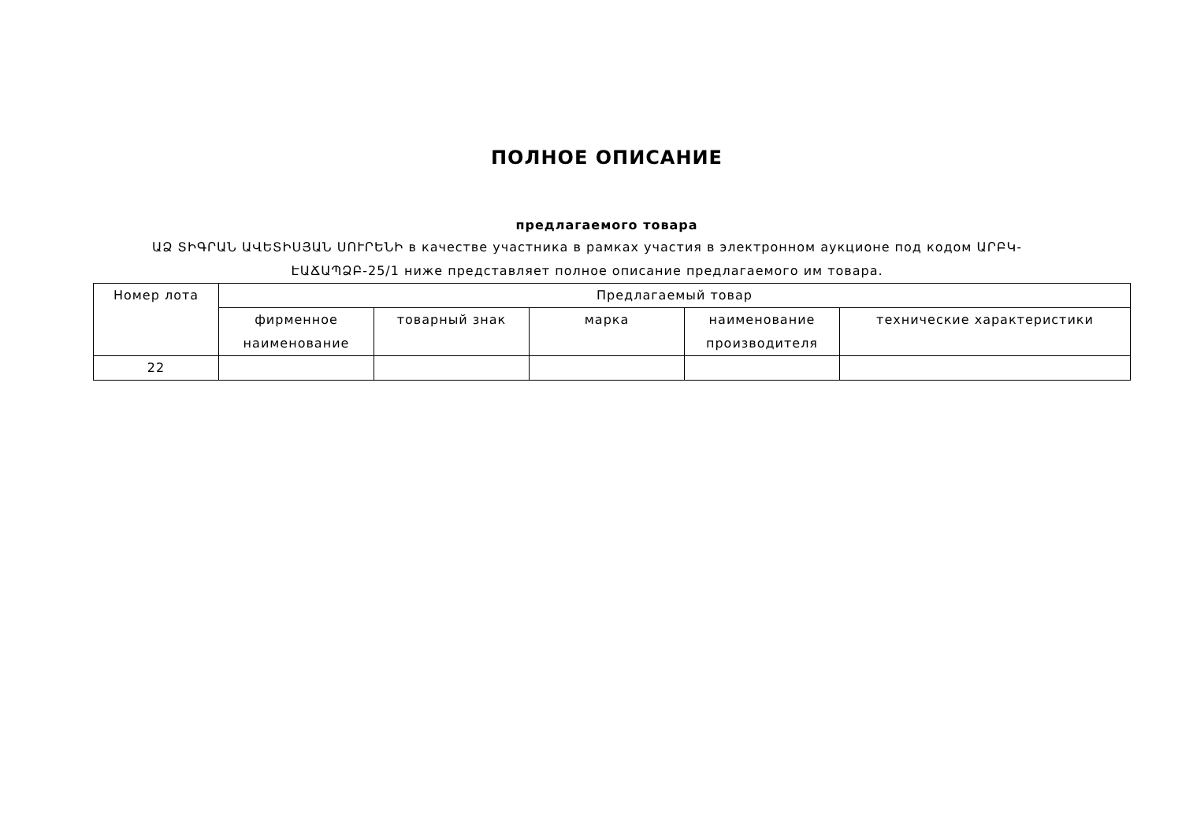ПОЛНОЕ ОПИСАНИЕ
предлагаемого товара
ԱՁ ՏԻԳՐԱՆ ԱՎԵՏԻՍՅԱՆ ՍՈՒՐԵՆԻ в качестве участника в рамках участия в электронном аукционе под кодом ԱՐԲԿ-ԷԱՃԱՊՁԲ-25/1 ниже представляет полное описание предлагаемого им товара.
| Номер лота | Предлагаемый товар | | | | |
| | фирменное наименование | товарный знак | марка | наименование производителя | технические характеристики |
| 22 | | | | | |